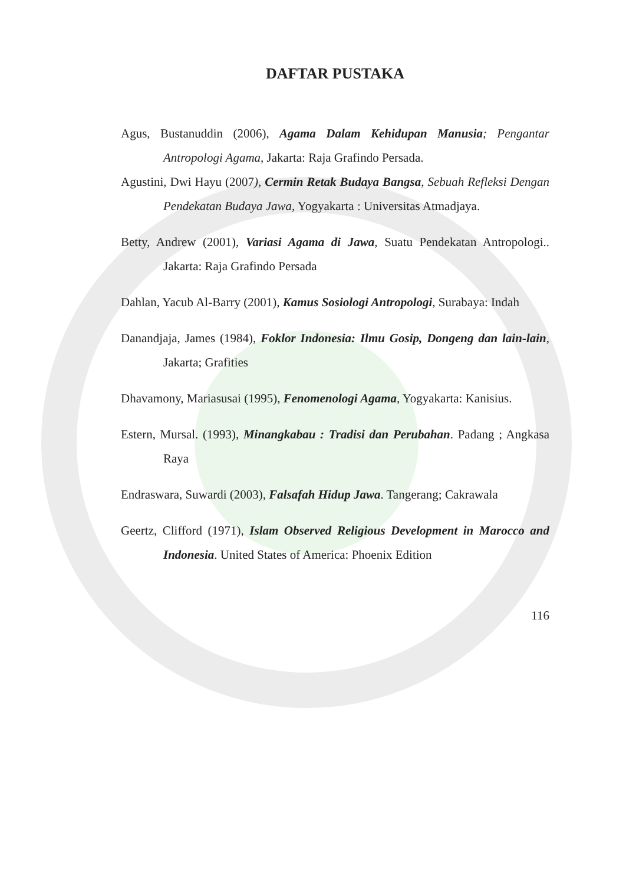DAFTAR PUSTAKA
Agus, Bustanuddin (2006), Agama Dalam Kehidupan Manusia; Pengantar Antropologi Agama, Jakarta: Raja Grafindo Persada.
Agustini, Dwi Hayu (2007), Cermin Retak Budaya Bangsa, Sebuah Refleksi Dengan Pendekatan Budaya Jawa, Yogyakarta : Universitas Atmadjaya.
Betty, Andrew (2001), Variasi Agama di Jawa, Suatu Pendekatan Antropologi.. Jakarta: Raja Grafindo Persada
Dahlan, Yacub Al-Barry (2001), Kamus Sosiologi Antropologi, Surabaya: Indah
Danandjaja, James (1984), Foklor Indonesia: Ilmu Gosip, Dongeng dan lain-lain, Jakarta; Grafities
Dhavamony, Mariasusai (1995), Fenomenologi Agama, Yogyakarta: Kanisius.
Estern, Mursal. (1993), Minangkabau : Tradisi dan Perubahan. Padang ; Angkasa Raya
Endraswara, Suwardi (2003), Falsafah Hidup Jawa. Tangerang; Cakrawala
Geertz, Clifford (1971), Islam Observed Religious Development in Marocco and Indonesia. United States of America: Phoenix Edition
116